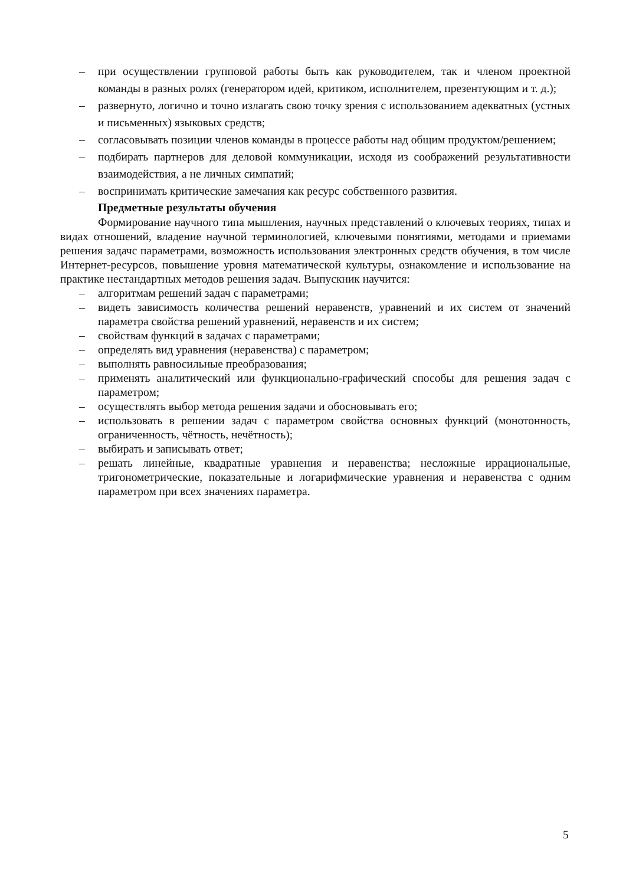– при осуществлении групповой работы быть как руководителем, так и членом проектной команды в разных ролях (генератором идей, критиком, исполнителем, презентующим и т. д.);
– развернуто, логично и точно излагать свою точку зрения с использованием адекватных (устных и письменных) языковых средств;
– согласовывать позиции членов команды в процессе работы над общим продуктом/решением;
– подбирать партнеров для деловой коммуникации, исходя из соображений результативности взаимодействия, а не личных симпатий;
– воспринимать критические замечания как ресурс собственного развития.
Предметные результаты обучения
Формирование научного типа мышления, научных представлений о ключевых теориях, типах и видах отношений, владение научной терминологией, ключевыми понятиями, методами и приемами решения задачс параметрами, возможность использования электронных средств обучения, в том числе Интернет-ресурсов, повышение уровня математической культуры, ознакомление и использование на практике нестандартных методов решения задач. Выпускник научится:
– алгоритмам решений задач с параметрами;
– видеть зависимость количества решений неравенств, уравнений и их систем от значений параметра свойства решений уравнений, неравенств и их систем;
– свойствам функций в задачах с параметрами;
– определять вид уравнения (неравенства) с параметром;
– выполнять равносильные преобразования;
– применять аналитический или функционально-графический способы для решения задач с параметром;
– осуществлять выбор метода решения задачи и обосновывать его;
– использовать в решении задач с параметром свойства основных функций (монотонность, ограниченность, чётность, нечётность);
– выбирать и записывать ответ;
– решать линейные, квадратные уравнения и неравенства; несложные иррациональные, тригонометрические, показательные и логарифмические уравнения и неравенства с одним параметром при всех значениях параметра.
5